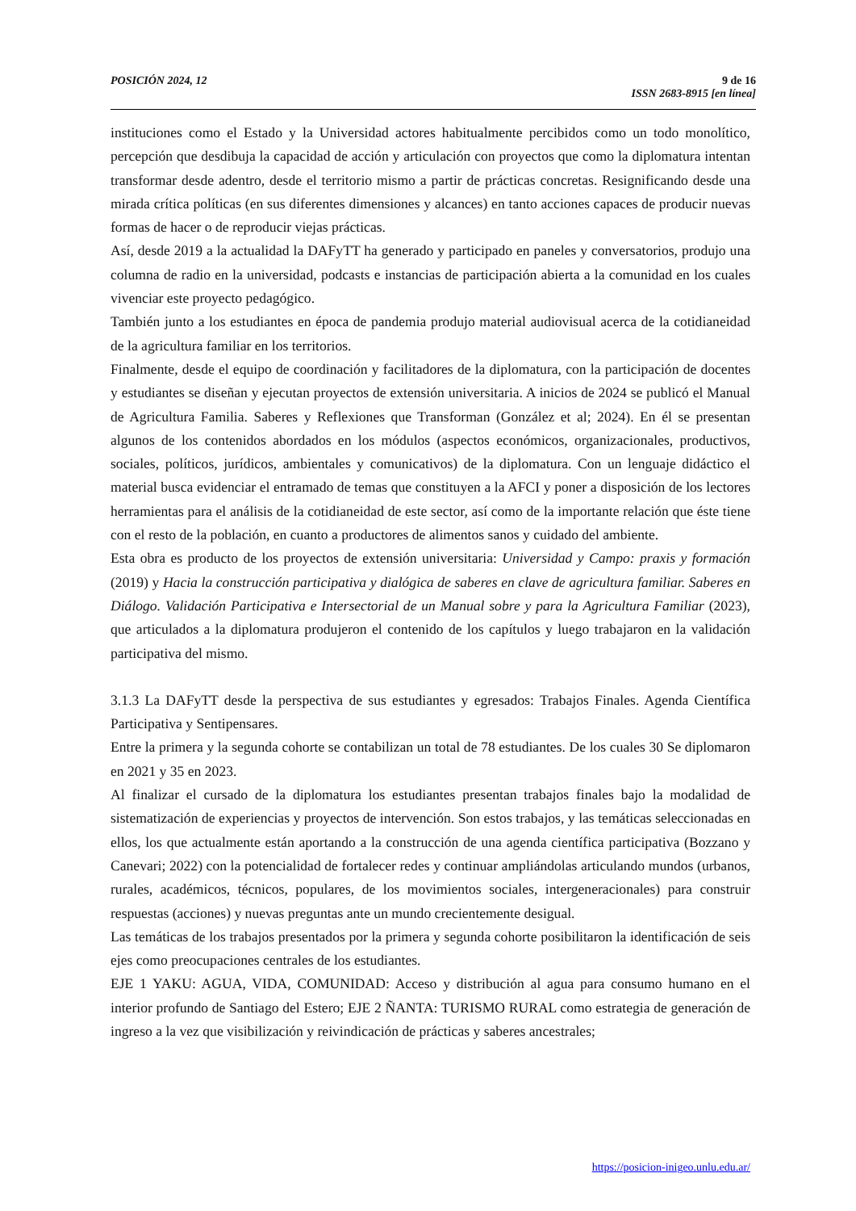POSICIÓN 2024, 12 9 de 16
ISSN 2683-8915 [en línea]
instituciones como el Estado y la Universidad actores habitualmente percibidos como un todo monolítico, percepción que desdibuja la capacidad de acción y articulación con proyectos que como la diplomatura intentan transformar desde adentro, desde el territorio mismo a partir de prácticas concretas. Resignificando desde una mirada crítica políticas (en sus diferentes dimensiones y alcances) en tanto acciones capaces de producir nuevas formas de hacer o de reproducir viejas prácticas.
Así, desde 2019 a la actualidad la DAFyTT ha generado y participado en paneles y conversatorios, produjo una columna de radio en la universidad, podcasts e instancias de participación abierta a la comunidad en los cuales vivenciar este proyecto pedagógico.
También junto a los estudiantes en época de pandemia produjo material audiovisual acerca de la cotidianeidad de la agricultura familiar en los territorios.
Finalmente, desde el equipo de coordinación y facilitadores de la diplomatura, con la participación de docentes y estudiantes se diseñan y ejecutan proyectos de extensión universitaria. A inicios de 2024 se publicó el Manual de Agricultura Familia. Saberes y Reflexiones que Transforman (González et al; 2024). En él se presentan algunos de los contenidos abordados en los módulos (aspectos económicos, organizacionales, productivos, sociales, políticos, jurídicos, ambientales y comunicativos) de la diplomatura. Con un lenguaje didáctico el material busca evidenciar el entramado de temas que constituyen a la AFCI y poner a disposición de los lectores herramientas para el análisis de la cotidianeidad de este sector, así como de la importante relación que éste tiene con el resto de la población, en cuanto a productores de alimentos sanos y cuidado del ambiente.
Esta obra es producto de los proyectos de extensión universitaria: Universidad y Campo: praxis y formación (2019) y Hacia la construcción participativa y dialógica de saberes en clave de agricultura familiar. Saberes en Diálogo. Validación Participativa e Intersectorial de un Manual sobre y para la Agricultura Familiar (2023), que articulados a la diplomatura produjeron el contenido de los capítulos y luego trabajaron en la validación participativa del mismo.
3.1.3 La DAFyTT desde la perspectiva de sus estudiantes y egresados: Trabajos Finales. Agenda Científica Participativa y Sentipensares.
Entre la primera y la segunda cohorte se contabilizan un total de 78 estudiantes. De los cuales 30 Se diplomaron en 2021 y 35 en 2023.
Al finalizar el cursado de la diplomatura los estudiantes presentan trabajos finales bajo la modalidad de sistematización de experiencias y proyectos de intervención. Son estos trabajos, y las temáticas seleccionadas en ellos, los que actualmente están aportando a la construcción de una agenda científica participativa (Bozzano y Canevari; 2022) con la potencialidad de fortalecer redes y continuar ampliándolas articulando mundos (urbanos, rurales, académicos, técnicos, populares, de los movimientos sociales, intergeneracionales) para construir respuestas (acciones) y nuevas preguntas ante un mundo crecientemente desigual.
Las temáticas de los trabajos presentados por la primera y segunda cohorte posibilitaron la identificación de seis ejes como preocupaciones centrales de los estudiantes.
EJE 1 YAKU: AGUA, VIDA, COMUNIDAD: Acceso y distribución al agua para consumo humano en el interior profundo de Santiago del Estero; EJE 2 ÑANTA: TURISMO RURAL como estrategia de generación de ingreso a la vez que visibilización y reivindicación de prácticas y saberes ancestrales;
https://posicion-inigeo.unlu.edu.ar/